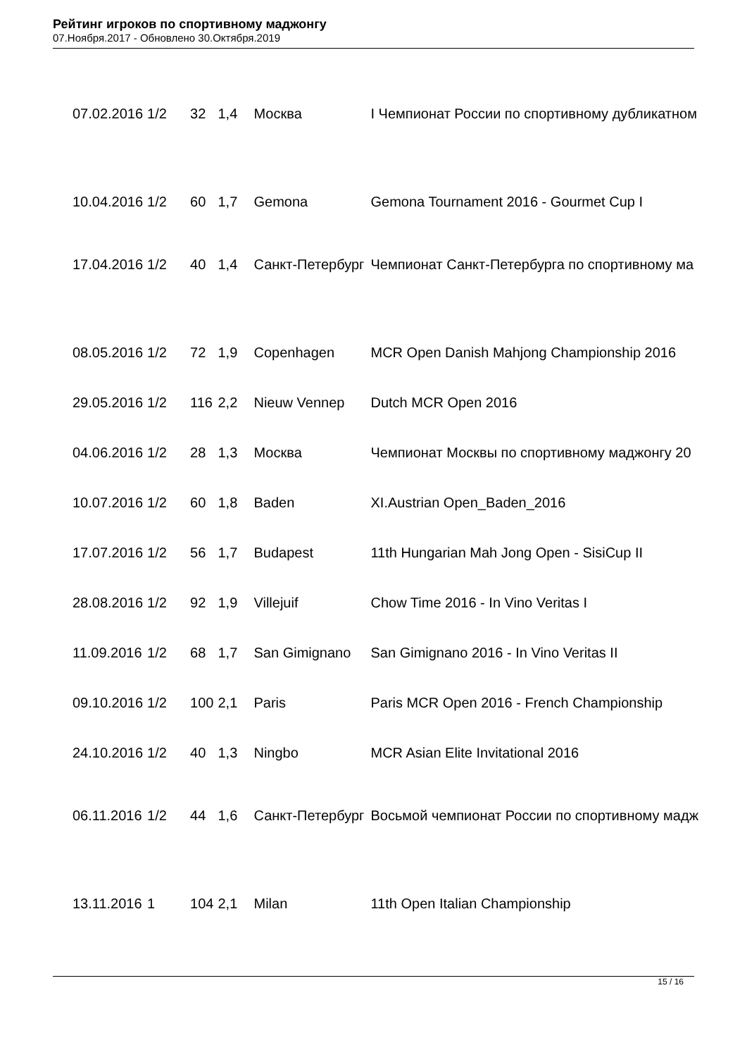Рейтинг игроков по спортивному маджонгу
07.Ноября.2017 - Обновлено 30.Октября.2019
| 07.02.2016 | 1/2 | 32 | 1,4 | Москва | I Чемпионат России по спортивному дубликатном |
| 10.04.2016 | 1/2 | 60 | 1,7 | Gemona | Gemona Tournament 2016 - Gourmet Cup I |
| 17.04.2016 | 1/2 | 40 | 1,4 | Санкт-Петербург | Чемпионат Санкт-Петербурга по спортивному ма |
| 08.05.2016 | 1/2 | 72 | 1,9 | Copenhagen | MCR Open Danish Mahjong Championship 2016 |
| 29.05.2016 | 1/2 | 116 | 2,2 | Nieuw Vennep | Dutch MCR Open 2016 |
| 04.06.2016 | 1/2 | 28 | 1,3 | Москва | Чемпионат Москвы по спортивному маджонгу 20 |
| 10.07.2016 | 1/2 | 60 | 1,8 | Baden | XI.Austrian Open_Baden_2016 |
| 17.07.2016 | 1/2 | 56 | 1,7 | Budapest | 11th Hungarian Mah Jong Open - SisiCup II |
| 28.08.2016 | 1/2 | 92 | 1,9 | Villejuif | Chow Time 2016 - In Vino Veritas I |
| 11.09.2016 | 1/2 | 68 | 1,7 | San Gimignano | San Gimignano 2016 - In Vino Veritas II |
| 09.10.2016 | 1/2 | 100 | 2,1 | Paris | Paris MCR Open 2016 - French Championship |
| 24.10.2016 | 1/2 | 40 | 1,3 | Ningbo | MCR Asian Elite Invitational 2016 |
| 06.11.2016 | 1/2 | 44 | 1,6 | Санкт-Петербург | Восьмой чемпионат России по спортивному мадж |
| 13.11.2016 | 1 | 104 | 2,1 | Milan | 11th Open Italian Championship |
15 / 16